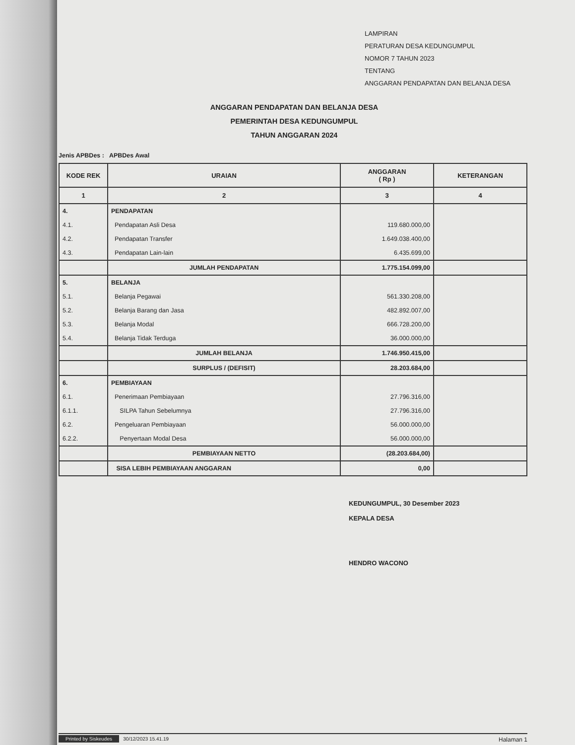LAMPIRAN
PERATURAN DESA KEDUNGUMPUL
NOMOR 7 TAHUN 2023
TENTANG
ANGGARAN PENDAPATAN DAN BELANJA DESA
ANGGARAN PENDAPATAN DAN BELANJA DESA
PEMERINTAH DESA KEDUNGUMPUL
TAHUN ANGGARAN 2024
Jenis APBDes : APBDes Awal
| KODE REK | URAIAN | ANGGARAN ( Rp ) | KETERANGAN |
| --- | --- | --- | --- |
| 1 | 2 | 3 | 4 |
| 4. | PENDAPATAN | | |
| 4.1. | Pendapatan Asli Desa | 119.680.000,00 | |
| 4.2. | Pendapatan Transfer | 1.649.038.400,00 | |
| 4.3. | Pendapatan Lain-lain | 6.435.699,00 | |
| | JUMLAH PENDAPATAN | 1.775.154.099,00 | |
| 5. | BELANJA | | |
| 5.1. | Belanja Pegawai | 561.330.208,00 | |
| 5.2. | Belanja Barang dan Jasa | 482.892.007,00 | |
| 5.3. | Belanja Modal | 666.728.200,00 | |
| 5.4. | Belanja Tidak Terduga | 36.000.000,00 | |
| | JUMLAH BELANJA | 1.746.950.415,00 | |
| | SURPLUS / (DEFISIT) | 28.203.684,00 | |
| 6. | PEMBIAYAAN | | |
| 6.1. | Penerimaan Pembiayaan | 27.796.316,00 | |
| 6.1.1. | SILPA Tahun Sebelumnya | 27.796.316,00 | |
| 6.2. | Pengeluaran Pembiayaan | 56.000.000,00 | |
| 6.2.2. | Penyertaan Modal Desa | 56.000.000,00 | |
| | PEMBIAYAAN NETTO | (28.203.684,00) | |
| | SISA LEBIH PEMBIAYAAN ANGGARAN | 0,00 | |
KEDUNGUMPUL, 30 Desember 2023
KEPALA DESA
HENDRO WACONO
Printed by Siskeudes 30/12/2023 15.41.19 Halaman 1